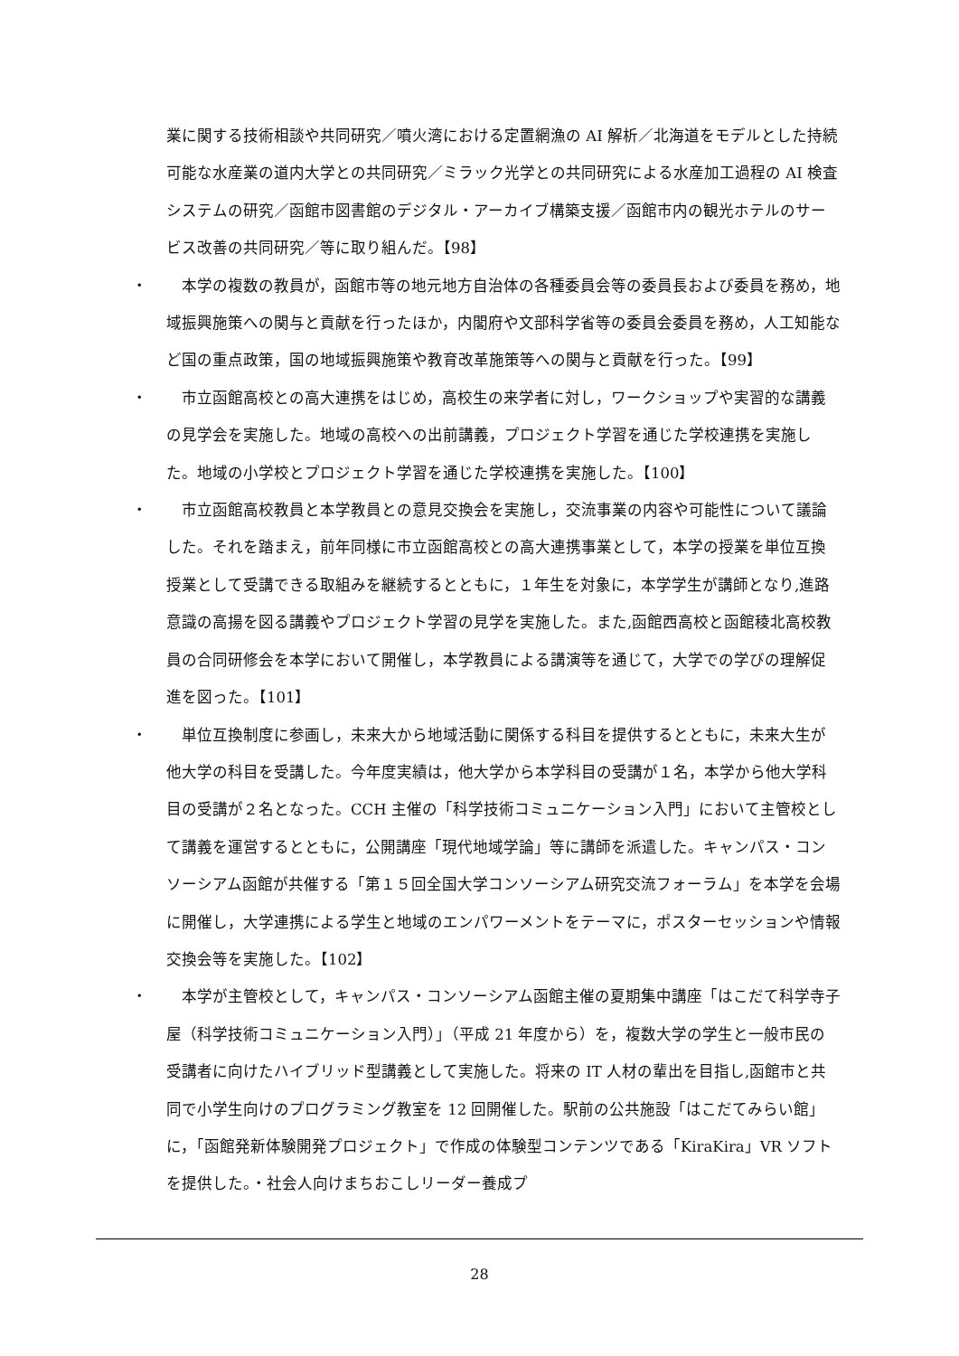業に関する技術相談や共同研究／噴火湾における定置網漁の AI 解析／北海道をモデルとした持続可能な水産業の道内大学との共同研究／ミラック光学との共同研究による水産加工過程の AI 検査システムの研究／函館市図書館のデジタル・アーカイブ構築支援／函館市内の観光ホテルのサービス改善の共同研究／等に取り組んだ。【98】
・　本学の複数の教員が，函館市等の地元地方自治体の各種委員会等の委員長および委員を務め，地域振興施策への関与と貢献を行ったほか，内閣府や文部科学省等の委員会委員を務め，人工知能など国の重点政策，国の地域振興施策や教育改革施策等への関与と貢献を行った。【99】
・　市立函館高校との高大連携をはじめ，高校生の来学者に対し，ワークショップや実習的な講義の見学会を実施した。地域の高校への出前講義，プロジェクト学習を通じた学校連携を実施した。地域の小学校とプロジェクト学習を通じた学校連携を実施した。【100】
・　市立函館高校教員と本学教員との意見交換会を実施し，交流事業の内容や可能性について議論した。それを踏まえ，前年同様に市立函館高校との高大連携事業として，本学の授業を単位互換授業として受講できる取組みを継続するとともに，１年生を対象に，本学学生が講師となり,進路意識の高揚を図る講義やプロジェクト学習の見学を実施した。また,函館西高校と函館稜北高校教員の合同研修会を本学において開催し，本学教員による講演等を通じて，大学での学びの理解促進を図った。【101】
・　単位互換制度に参画し，未来大から地域活動に関係する科目を提供するとともに，未来大生が他大学の科目を受講した。今年度実績は，他大学から本学科目の受講が１名，本学から他大学科目の受講が２名となった。CCH 主催の「科学技術コミュニケーション入門」において主管校として講義を運営するとともに，公開講座「現代地域学論」等に講師を派遣した。キャンパス・コンソーシアム函館が共催する「第１５回全国大学コンソーシアム研究交流フォーラム」を本学を会場に開催し，大学連携による学生と地域のエンパワーメントをテーマに，ポスターセッションや情報交換会等を実施した。【102】
・　本学が主管校として，キャンパス・コンソーシアム函館主催の夏期集中講座「はこだて科学寺子屋（科学技術コミュニケーション入門）」（平成 21 年度から）を，複数大学の学生と一般市民の受講者に向けたハイブリッド型講義として実施した。将来の IT 人材の輩出を目指し,函館市と共同で小学生向けのプログラミング教室を 12 回開催した。駅前の公共施設「はこだてみらい館」に，「函館発新体験開発プロジェクト」で作成の体験型コンテンツである「KiraKira」VR ソフトを提供した。・社会人向けまちおこしリーダー養成プ
28